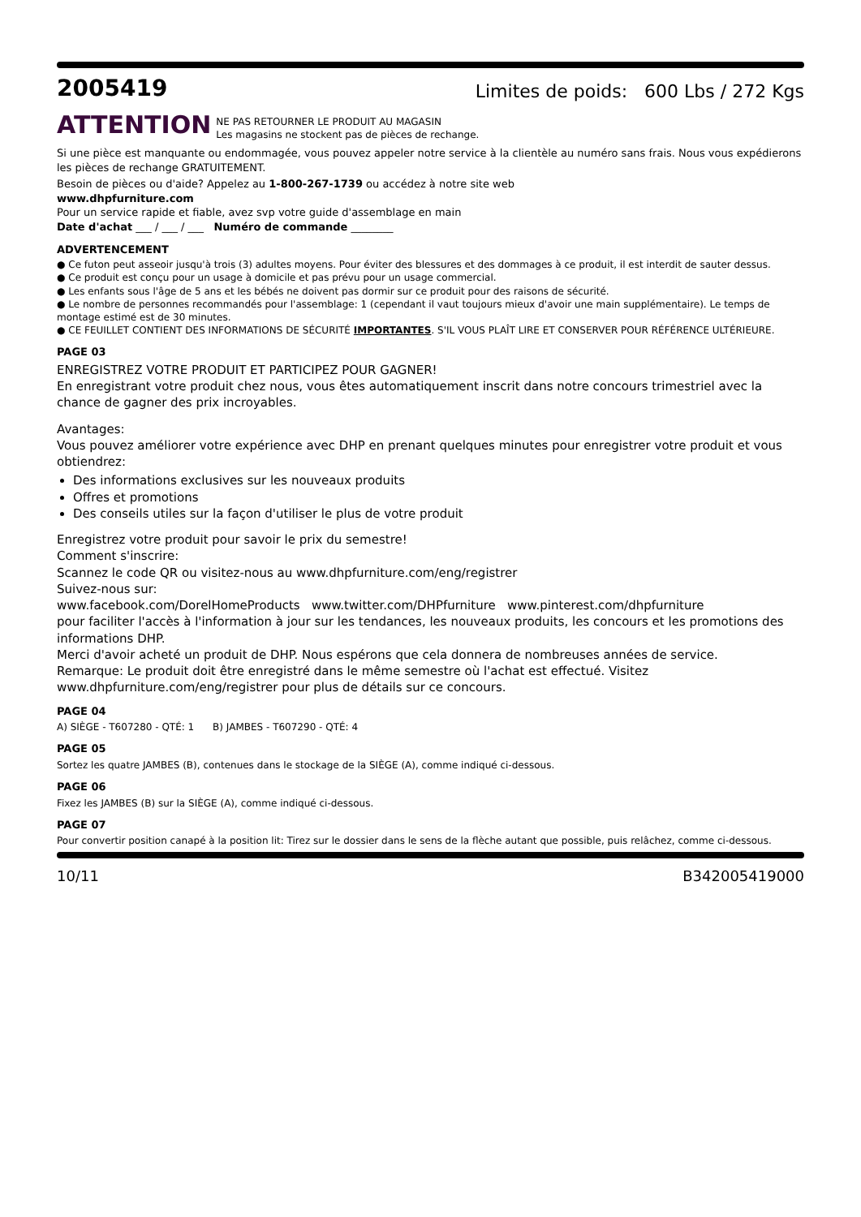2005419
Limites de poids: 600 Lbs / 272 Kgs
ATTENTION
NE PAS RETOURNER LE PRODUIT AU MAGASIN
Les magasins ne stockent pas de pièces de rechange.
Si une pièce est manquante ou endommagée, vous pouvez appeler notre service à la clientèle au numéro sans frais. Nous vous expédierons les pièces de rechange GRATUITEMENT.
Besoin de pièces ou d'aide? Appelez au 1-800-267-1739 ou accédez à notre site web
www.dhpfurniture.com
Pour un service rapide et fiable, avez svp votre guide d'assemblage en main
Date d'achat ___ / ___ / ___ Numéro de commande ________
ADVERTENCEMENT
● Ce futon peut asseoir jusqu'à trois (3) adultes moyens. Pour éviter des blessures et des dommages à ce produit, il est interdit de sauter dessus.
● Ce produit est conçu pour un usage à domicile et pas prévu pour un usage commercial.
● Les enfants sous l'âge de 5 ans et les bébés ne doivent pas dormir sur ce produit pour des raisons de sécurité.
● Le nombre de personnes recommandés pour l'assemblage: 1 (cependant il vaut toujours mieux d'avoir une main supplémentaire). Le temps de montage estimé est de 30 minutes.
● CE FEUILLET CONTIENT DES INFORMATIONS DE SÉCURITÉ IMPORTANTES. S'IL VOUS PLAÎT LIRE ET CONSERVER POUR RÉFÉRENCE ULTÉRIEURE.
PAGE 03
ENREGISTREZ VOTRE PRODUIT ET PARTICIPEZ POUR GAGNER!
En enregistrant votre produit chez nous, vous êtes automatiquement inscrit dans notre concours trimestriel avec la chance de gagner des prix incroyables.
Avantages:
Vous pouvez améliorer votre expérience avec DHP en prenant quelques minutes pour enregistrer votre produit et vous obtiendrez:
Des informations exclusives sur les nouveaux produits
Offres et promotions
Des conseils utiles sur la façon d'utiliser le plus de votre produit
Enregistrez votre produit pour savoir le prix du semestre!
Comment s'inscrire:
Scannez le code QR ou visitez-nous au www.dhpfurniture.com/eng/registrer
Suivez-nous sur:
www.facebook.com/DorelHomeProducts www.twitter.com/DHPfurniture www.pinterest.com/dhpfurniture
pour faciliter l'accès à l'information à jour sur les tendances, les nouveaux produits, les concours et les promotions des informations DHP.
Merci d'avoir acheté un produit de DHP. Nous espérons que cela donnera de nombreuses années de service.
Remarque: Le produit doit être enregistré dans le même semestre où l'achat est effectué. Visitez www.dhpfurniture.com/eng/registrer pour plus de détails sur ce concours.
PAGE 04
A) SIÈGE - T607280 - QTÉ: 1 B) JAMBES - T607290 - QTÉ: 4
PAGE 05
Sortez les quatre JAMBES (B), contenues dans le stockage de la SIÈGE (A), comme indiqué ci-dessous.
PAGE 06
Fixez les JAMBES (B) sur la SIÈGE (A), comme indiqué ci-dessous.
PAGE 07
Pour convertir position canapé à la position lit: Tirez sur le dossier dans le sens de la flèche autant que possible, puis relâchez, comme ci-dessous.
10/11 B342005419000